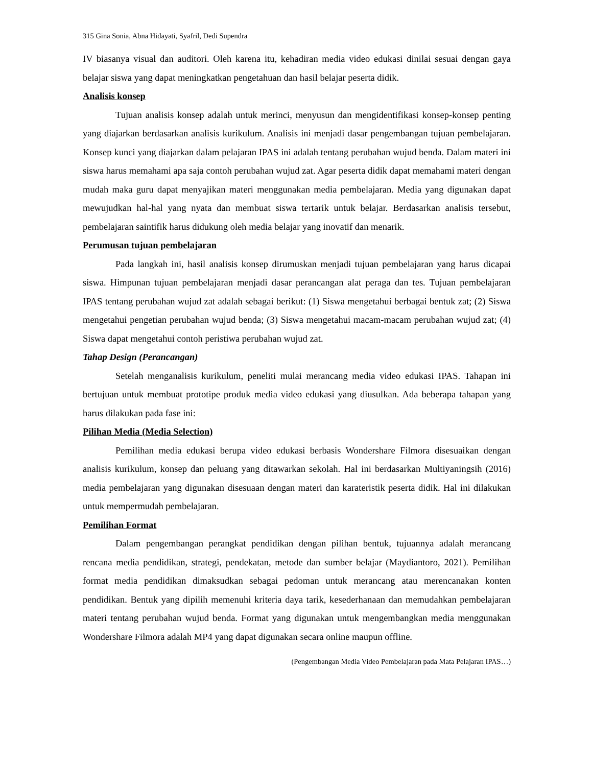315 Gina Sonia, Abna Hidayati, Syafril, Dedi Supendra
IV biasanya visual dan auditori. Oleh karena itu, kehadiran media video edukasi dinilai sesuai dengan gaya belajar siswa yang dapat meningkatkan pengetahuan dan hasil belajar peserta didik.
Analisis konsep
Tujuan analisis konsep adalah untuk merinci, menyusun dan mengidentifikasi konsep-konsep penting yang diajarkan berdasarkan analisis kurikulum. Analisis ini menjadi dasar pengembangan tujuan pembelajaran. Konsep kunci yang diajarkan dalam pelajaran IPAS ini adalah tentang perubahan wujud benda. Dalam materi ini siswa harus memahami apa saja contoh perubahan wujud zat. Agar peserta didik dapat memahami materi dengan mudah maka guru dapat menyajikan materi menggunakan media pembelajaran. Media yang digunakan dapat mewujudkan hal-hal yang nyata dan membuat siswa tertarik untuk belajar. Berdasarkan analisis tersebut, pembelajaran saintifik harus didukung oleh media belajar yang inovatif dan menarik.
Perumusan tujuan pembelajaran
Pada langkah ini, hasil analisis konsep dirumuskan menjadi tujuan pembelajaran yang harus dicapai siswa. Himpunan tujuan pembelajaran menjadi dasar perancangan alat peraga dan tes. Tujuan pembelajaran IPAS tentang perubahan wujud zat adalah sebagai berikut: (1) Siswa mengetahui berbagai bentuk zat; (2) Siswa mengetahui pengetian perubahan wujud benda; (3) Siswa mengetahui macam-macam perubahan wujud zat; (4) Siswa dapat mengetahui contoh peristiwa perubahan wujud zat.
Tahap Design (Perancangan)
Setelah menganalisis kurikulum, peneliti mulai merancang media video edukasi IPAS. Tahapan ini bertujuan untuk membuat prototipe produk media video edukasi yang diusulkan. Ada beberapa tahapan yang harus dilakukan pada fase ini:
Pilihan Media (Media Selection)
Pemilihan media edukasi berupa video edukasi berbasis Wondershare Filmora disesuaikan dengan analisis kurikulum, konsep dan peluang yang ditawarkan sekolah. Hal ini berdasarkan Multiyaningsih (2016) media pembelajaran yang digunakan disesuaan dengan materi dan karateristik peserta didik. Hal ini dilakukan untuk mempermudah pembelajaran.
Pemilihan Format
Dalam pengembangan perangkat pendidikan dengan pilihan bentuk, tujuannya adalah merancang rencana media pendidikan, strategi, pendekatan, metode dan sumber belajar (Maydiantoro, 2021). Pemilihan format media pendidikan dimaksudkan sebagai pedoman untuk merancang atau merencanakan konten pendidikan. Bentuk yang dipilih memenuhi kriteria daya tarik, kesederhanaan dan memudahkan pembelajaran materi tentang perubahan wujud benda. Format yang digunakan untuk mengembangkan media menggunakan Wondershare Filmora adalah MP4 yang dapat digunakan secara online maupun offline.
(Pengembangan Media Video Pembelajaran pada Mata Pelajaran IPAS…)